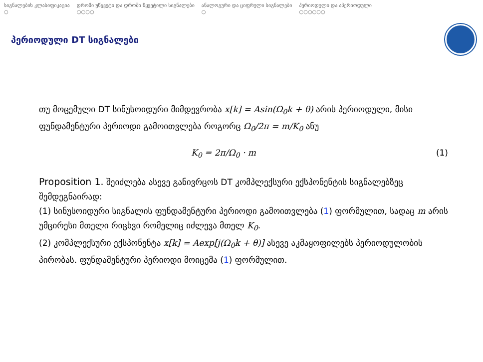სიგნალების კლასიფიკაცია
○
დროში უწყვეტი და დროში წყვეტილი სიგნალები
○○○○
ანალოგური და ციფრული სიგნალები
○
პერიოდული და აპერიოდული
○○○○○○
პერიოდული DT სიგნალები
თუ მოცემული DT სინუსოიდური მიმდევრობა x[k] = Asin(Ω<sub>0</sub>k + θ) არის პერიოდული, მისი ფუნდამენტური პერიოდი გამოითვლება როგორც Ω<sub>0</sub>/2π = m/K<sub>0</sub> ანუ
K<sub>0</sub> = 2π/Ω<sub>0</sub> · m (1)
Proposition 1. შეიძლება ასევე განივრცოს DT კომპლექსური ექსპონენტის სიგნალებზეც შემდეგნაირად:
(1) სინუსოიდური სიგნალის ფუნდამენტური პერიოდი გამოითვლება (1) ფორმულით, სადაც m არის უმცირესი მთელი რიცხვი რომელიც იძლევა მთელ K<sub>0</sub>.
(2) კომპლექსური ექსპონენტა x[k] = Aexp[j(Ω<sub>0</sub>k + θ)] ასევე აკმაყოფილებს პერიოდულობის პირობას. ფუნდამენტური პერიოდი მოიცემა (1) ფორმულით.